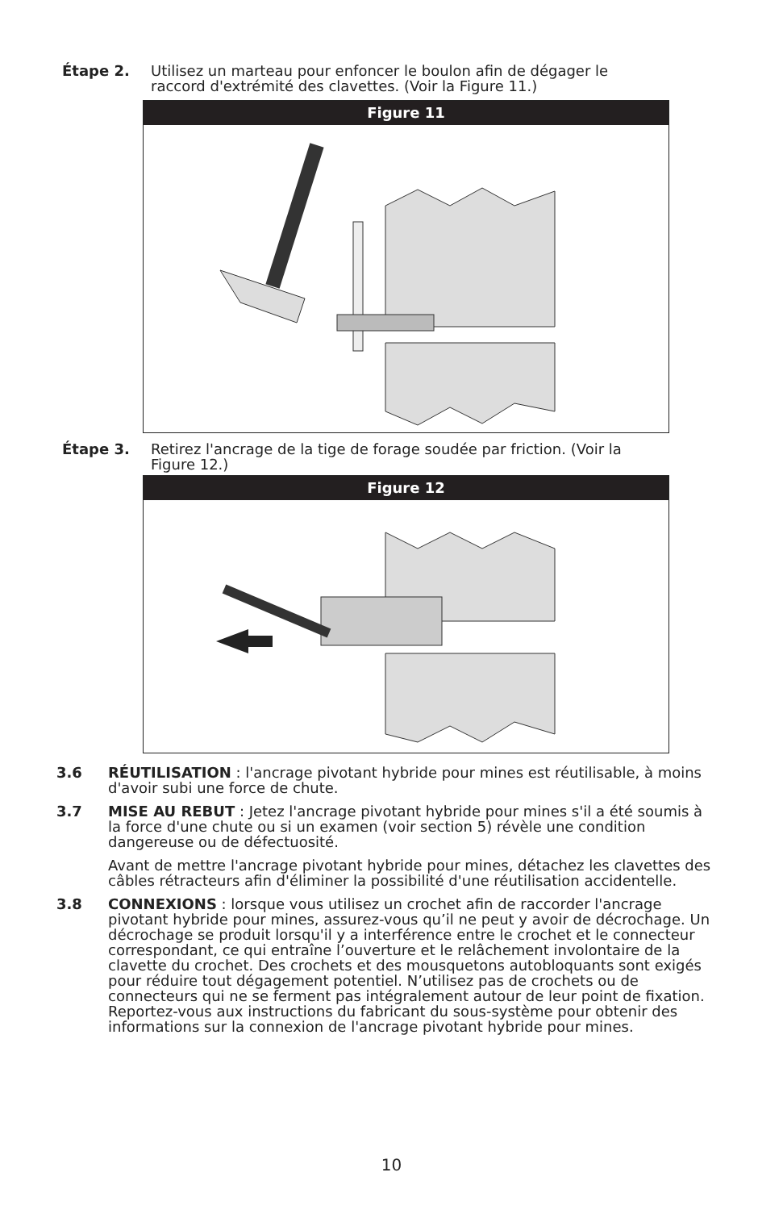Étape 2. Utilisez un marteau pour enfoncer le boulon afin de dégager le raccord d'extrémité des clavettes. (Voir la Figure 11.)
Figure 11
Étape 3. Retirez l'ancrage de la tige de forage soudée par friction. (Voir la Figure 12.)
Figure 12
3.6 RÉUTILISATION : l'ancrage pivotant hybride pour mines est réutilisable, à moins d'avoir subi une force de chute.
3.7 MISE AU REBUT : Jetez l'ancrage pivotant hybride pour mines s'il a été soumis à la force d'une chute ou si un examen (voir section 5) révèle une condition dangereuse ou de défectuosité.
Avant de mettre l'ancrage pivotant hybride pour mines, détachez les clavettes des câbles rétracteurs afin d'éliminer la possibilité d'une réutilisation accidentelle.
3.8 CONNEXIONS : lorsque vous utilisez un crochet afin de raccorder l'ancrage pivotant hybride pour mines, assurez-vous qu’il ne peut y avoir de décrochage. Un décrochage se produit lorsqu'il y a interférence entre le crochet et le connecteur correspondant, ce qui entraîne l’ouverture et le relâchement involontaire de la clavette du crochet. Des crochets et des mousquetons autobloquants sont exigés pour réduire tout dégagement potentiel. N’utilisez pas de crochets ou de connecteurs qui ne se ferment pas intégralement autour de leur point de fixation. Reportez-vous aux instructions du fabricant du sous-système pour obtenir des informations sur la connexion de l'ancrage pivotant hybride pour mines.
10